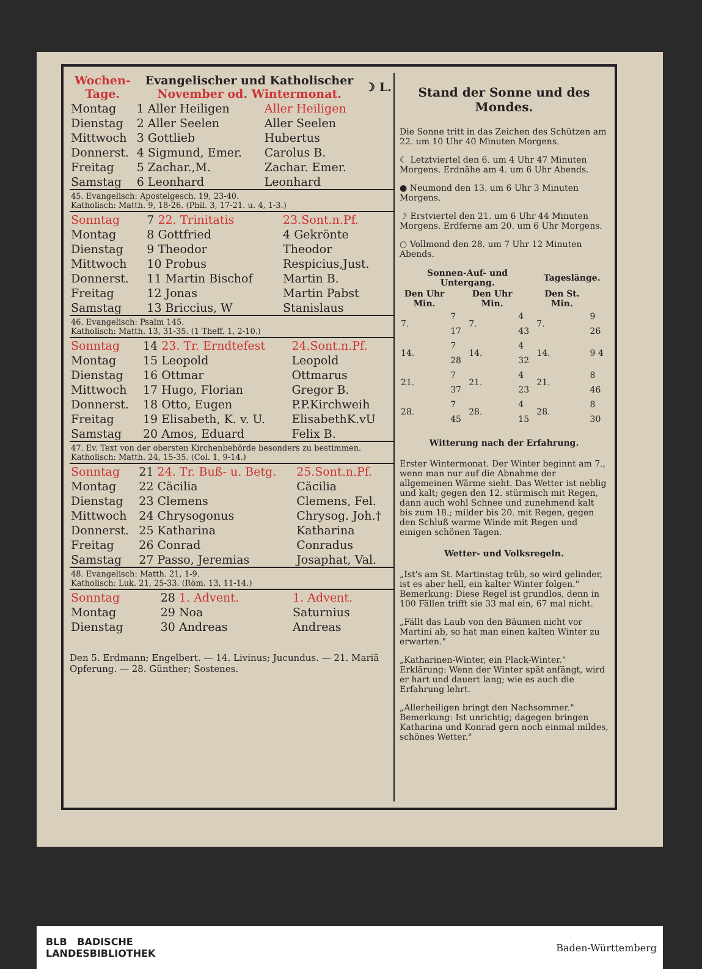| Wochen- Tage. | Evangelischer und Katholischer November od. Wintermonat. | | ☽ L. |
| --- | --- | --- | --- |
| Montag | 1 Aller Heiligen | Aller Heiligen | |
| Dienstag | 2 Aller Seelen | Aller Seelen | |
| Mittwoch | 3 Gottlieb | Hubertus | |
| Donnerst. | 4 Sigmund, Emer. | Carolus B. | |
| Freitag | 5 Zachar.,M. | Zachar. Emer. | |
| Samstag | 6 Leonhard | Leonhard | |
45. Evangelisch: Apostelgesch. 19, 23-40.
Katholisch: Matth. 9, 18-26. (Phil. 3, 17-21. u. 4, 1-3.)
| Sonntag | 7 22. Trinitatis | 23.Sont.n.Pf. |
| Montag | 8 Gottfried | 4 Gekrönte |
| Dienstag | 9 Theodor | Theodor |
| Mittwoch | 10 Probus | Respicius,Just. |
| Donnerst. | 11 Martin Bischof | Martin B. |
| Freitag | 12 Jonas | Martin Pabst |
| Samstag | 13 Briccius, W | Stanislaus |
46. Evangelisch: Psalm 145.
Katholisch: Matth. 13, 31-35. (1 Theff. 1, 2-10.)
| Sonntag | 14 23. Tr. Erndtefest | 24.Sont.n.Pf. |
| Montag | 15 Leopold | Leopold |
| Dienstag | 16 Ottmar | Ottmarus |
| Mittwoch | 17 Hugo, Florian | Gregor B. |
| Donnerst. | 18 Otto, Eugen | P.P.Kirchweih |
| Freitag | 19 Elisabeth, K. v. U. | ElisabethK.vU |
| Samstag | 20 Amos, Eduard | Felix B. |
47. Ev. Text von der obersten Kirchenbehörde besonders zu bestimmen.
Katholisch: Matth. 24, 15-35. (Col. 1, 9-14.)
| Sonntag | 21 24. Tr. Buß- u. Betg. | 25.Sont.n.Pf. |
| Montag | 22 Cäcilia | Cäcilia |
| Dienstag | 23 Clemens | Clemens, Fel. |
| Mittwoch | 24 Chrysogonus | Chrysog. Joh.† |
| Donnerst. | 25 Katharina | Katharina |
| Freitag | 26 Conrad | Conradus |
| Samstag | 27 Passo, Jeremias | Josaphat, Val. |
48. Evangelisch: Matth. 21, 1-9.
Katholisch: Luk. 21, 25-33. (Röm. 13, 11-14.)
| Sonntag | 28 1. Advent. | 1. Advent. |
| Montag | 29 Noa | Saturnius |
| Dienstag | 30 Andreas | Andreas |
Den 5. Erdmann; Engelbert. — 14. Livinus; Jucundus. — 21. Mariä Opferung. — 28. Günther; Sostenes.
Stand der Sonne und des Mondes.
Die Sonne tritt in das Zeichen des Schützen am 22. um 10 Uhr 40 Minuten Morgens.
☾ Letztviertel den 6. um 4 Uhr 47 Minuten Morgens. Erdnähe am 4. um 6 Uhr Abends.
● Neumond den 13. um 6 Uhr 3 Minuten Morgens.
☽ Erstviertel den 21. um 6 Uhr 44 Minuten Morgens. Erdferne am 20. um 6 Uhr Morgens.
○ Vollmond den 28. um 7 Uhr 12 Minuten Abends.
| Sonnen-Auf- und Untergang. | | | | Tageslänge. | |
| --- | --- | --- | --- | --- | --- |
| Den Uhr Min. | | Den Uhr Min. | | Den St. Min. | |
| 7. | 7 17 | 7. | 4 43 | 7. | 9 26 |
| 14. | 7 28 | 14. | 4 32 | 14. | 9 4 |
| 21. | 7 37 | 21. | 4 23 | 21. | 8 46 |
| 28. | 7 45 | 28. | 4 15 | 28. | 8 30 |
Witterung nach der Erfahrung.
Erster Wintermonat. Der Winter beginnt am 7., wenn man nur auf die Abnahme der allgemeinen Wärme sieht. Das Wetter ist neblig und kalt; gegen den 12. stürmisch mit Regen, dann auch wohl Schnee und zunehmend kalt bis zum 18.; milder bis 20. mit Regen, gegen den Schluß warme Winde mit Regen und einigen schönen Tagen.
Wetter- und Volksregeln.
„Ist's am St. Martinstag trüb, so wird gelinder, ist es aber hell, ein kalter Winter folgen." Bemerkung: Diese Regel ist grundlos, denn in 100 Fällen trifft sie 33 mal ein, 67 mal nicht.
„Fällt das Laub von den Bäumen nicht vor Martini ab, so hat man einen kalten Winter zu erwarten."
„Katharinen-Winter, ein Plack-Winter." Erklärung: Wenn der Winter spät anfängt, wird er hart und dauert lang; wie es auch die Erfahrung lehrt.
„Allerheiligen bringt den Nachsommer." Bemerkung: Ist unrichtig; dagegen bringen Katharina und Konrad gern noch einmal mildes, schönes Wetter."
BLB BADISCHE
LANDESBIBLIOTHEK Baden-Württemberg